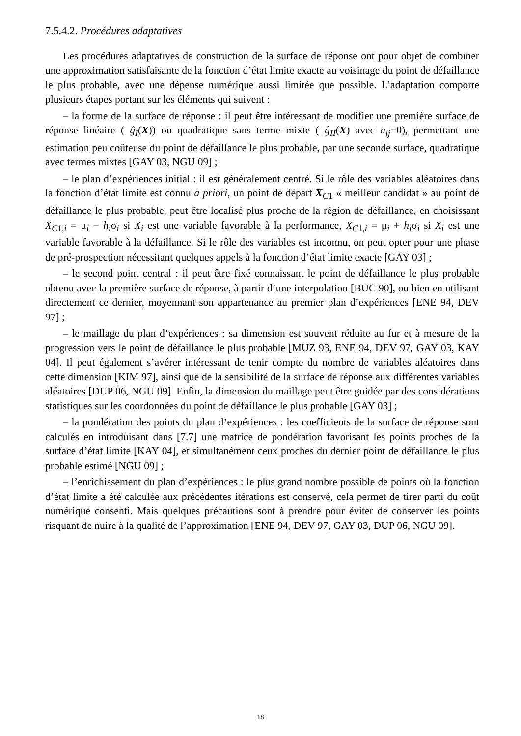7.5.4.2. Procédures adaptatives
Les procédures adaptatives de construction de la surface de réponse ont pour objet de combiner une approximation satisfaisante de la fonction d’état limite exacte au voisinage du point de défaillance le plus probable, avec une dépense numérique aussi limitée que possible. L’adaptation comporte plusieurs étapes portant sur les éléments qui suivent :
– la forme de la surface de réponse : il peut être intéressant de modifier une première surface de réponse linéaire ( ĝ<sub>I</sub>(X)) ou quadratique sans terme mixte ( ĝ<sub>II</sub>(X) avec a<sub>ij</sub>=0), permettant une estimation peu coûteuse du point de défaillance le plus probable, par une seconde surface, quadratique avec termes mixtes [GAY 03, NGU 09] ;
– le plan d’expériences initial : il est généralement centré. Si le rôle des variables aléatoires dans la fonction d’état limite est connu a priori, un point de départ X<sub>C1</sub> « meilleur candidat » au point de défaillance le plus probable, peut être localisé plus proche de la région de défaillance, en choisissant X<sub>C1,i</sub> = μ<sub>i</sub> − h<sub>i</sub>σ<sub>i</sub> si X<sub>i</sub> est une variable favorable à la performance, X<sub>C1,i</sub> = μ<sub>i</sub> + h<sub>i</sub>σ<sub>i</sub> si X<sub>i</sub> est une variable favorable à la défaillance. Si le rôle des variables est inconnu, on peut opter pour une phase de pré-prospection nécessitant quelques appels à la fonction d’état limite exacte [GAY 03] ;
– le second point central : il peut être fixé connaissant le point de défaillance le plus probable obtenu avec la première surface de réponse, à partir d’une interpolation [BUC 90], ou bien en utilisant directement ce dernier, moyennant son appartenance au premier plan d’expériences [ENE 94, DEV 97] ;
– le maillage du plan d’expériences : sa dimension est souvent réduite au fur et à mesure de la progression vers le point de défaillance le plus probable [MUZ 93, ENE 94, DEV 97, GAY 03, KAY 04]. Il peut également s’avérer intéressant de tenir compte du nombre de variables aléatoires dans cette dimension [KIM 97], ainsi que de la sensibilité de la surface de réponse aux différentes variables aléatoires [DUP 06, NGU 09]. Enfin, la dimension du maillage peut être guidée par des considérations statistiques sur les coordonnées du point de défaillance le plus probable [GAY 03] ;
– la pondération des points du plan d’expériences : les coefficients de la surface de réponse sont calculés en introduisant dans [7.7] une matrice de pondération favorisant les points proches de la surface d’état limite [KAY 04], et simultanément ceux proches du dernier point de défaillance le plus probable estimé [NGU 09] ;
– l’enrichissement du plan d’expériences : le plus grand nombre possible de points où la fonction d’état limite a été calculée aux précédentes itérations est conservé, cela permet de tirer parti du coût numérique consenti. Mais quelques précautions sont à prendre pour éviter de conserver les points risquant de nuire à la qualité de l’approximation [ENE 94, DEV 97, GAY 03, DUP 06, NGU 09].
18